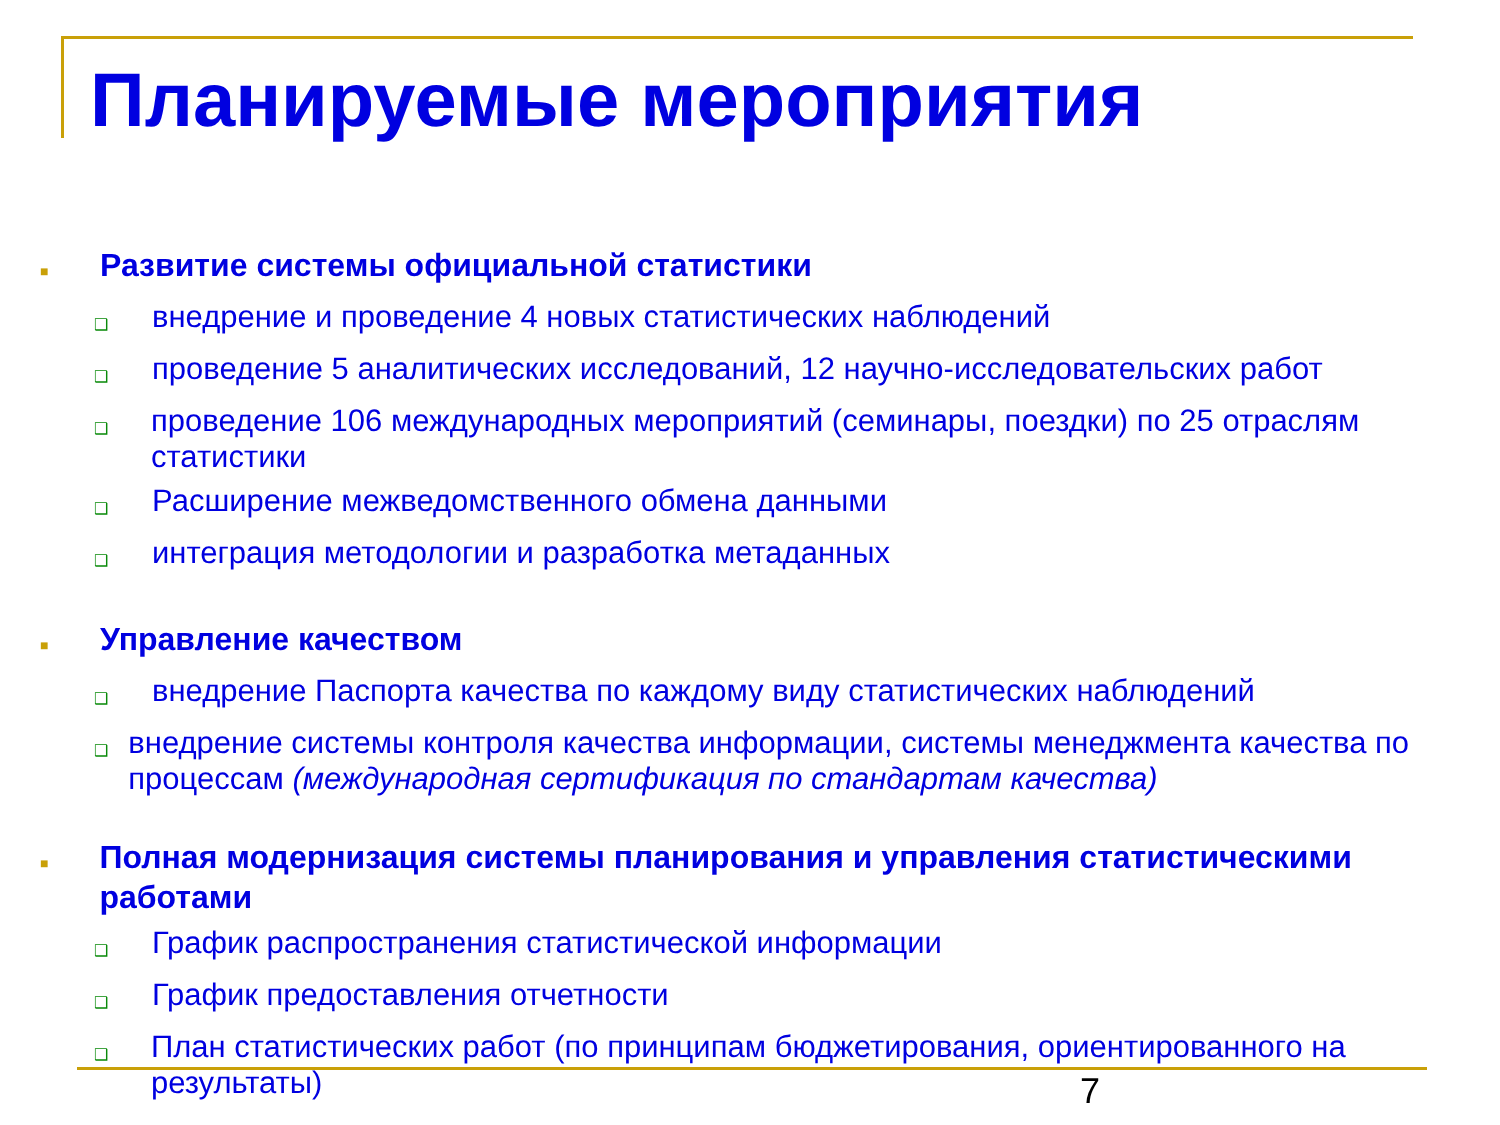Планируемые мероприятия
■ Развитие системы официальной статистики
❑ внедрение и проведение 4 новых статистических наблюдений
❑ проведение 5 аналитических исследований, 12 научно-исследовательских работ
❑ проведение 106 международных мероприятий (семинары, поездки) по 25 отраслям статистики
❑ Расширение межведомственного обмена данными
❑ интеграция методологии и разработка метаданных
■ Управление качеством
❑ внедрение Паспорта качества по каждому виду статистических наблюдений
❑ внедрение системы контроля качества информации, системы менеджмента качества по процессам (международная сертификация по стандартам качества)
■ Полная модернизация системы планирования и управления статистическими работами
❑ График распространения статистической информации
❑ График предоставления отчетности
❑ План статистических работ (по принципам бюджетирования, ориентированного на результаты)
7